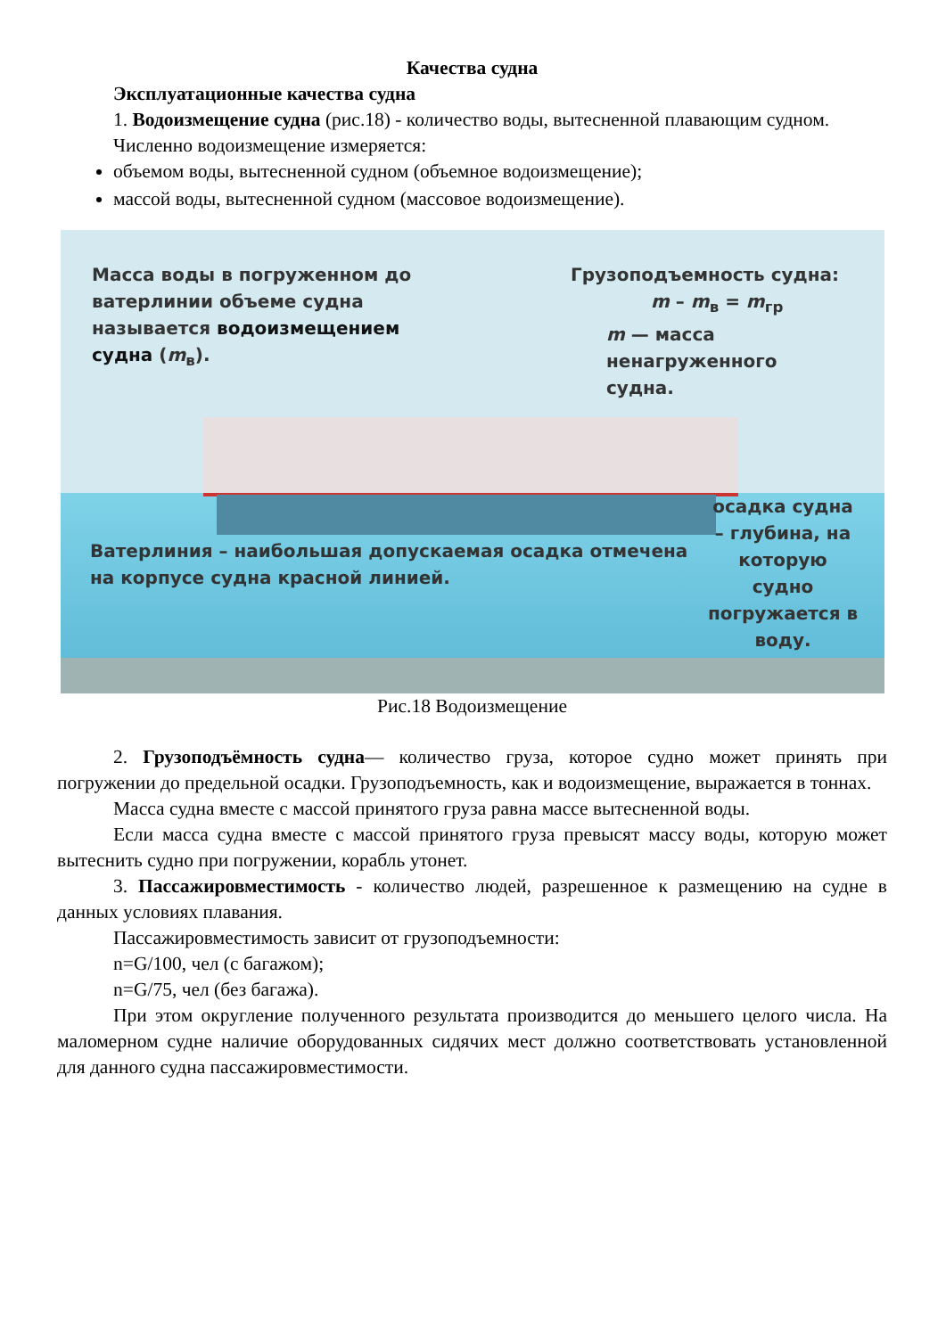Качества судна
Эксплуатационные качества судна
1. Водоизмещение судна (рис.18) - количество воды, вытесненной плавающим судном.
Численно водоизмещение измеряется:
объемом воды, вытесненной судном (объемное водоизмещение);
массой воды, вытесненной судном (массовое водоизмещение).
Масса воды в погруженном до ватерлинии объеме судна называется водоизмещением судна (m<sub>в</sub>).
Грузоподъемность судна:
m – m<sub>в</sub> = m<sub>гр</sub>
m — масса
ненагруженного
судна.
Ватерлиния – наибольшая допускаемая осадка отмечена на корпусе судна красной линией.
осадка судна – глубина, на которую судно погружается в воду.
Рис.18 Водоизмещение
2. Грузоподъёмность судна— количество груза, которое судно может принять при погружении до предельной осадки. Грузоподъемность, как и водоизмещение, выражается в тоннах.
Масса судна вместе с массой принятого груза равна массе вытесненной воды.
Если масса судна вместе с массой принятого груза превысят массу воды, которую может вытеснить судно при погружении, корабль утонет.
3. Пассажировместимость - количество людей, разрешенное к размещению на судне в данных условиях плавания.
Пассажировместимость зависит от грузоподъемности:
n=G/100, чел (с багажом);
n=G/75, чел (без багажа).
При этом округление полученного результата производится до меньшего целого числа. На маломерном судне наличие оборудованных сидячих мест должно соответствовать установленной для данного судна пассажировместимости.